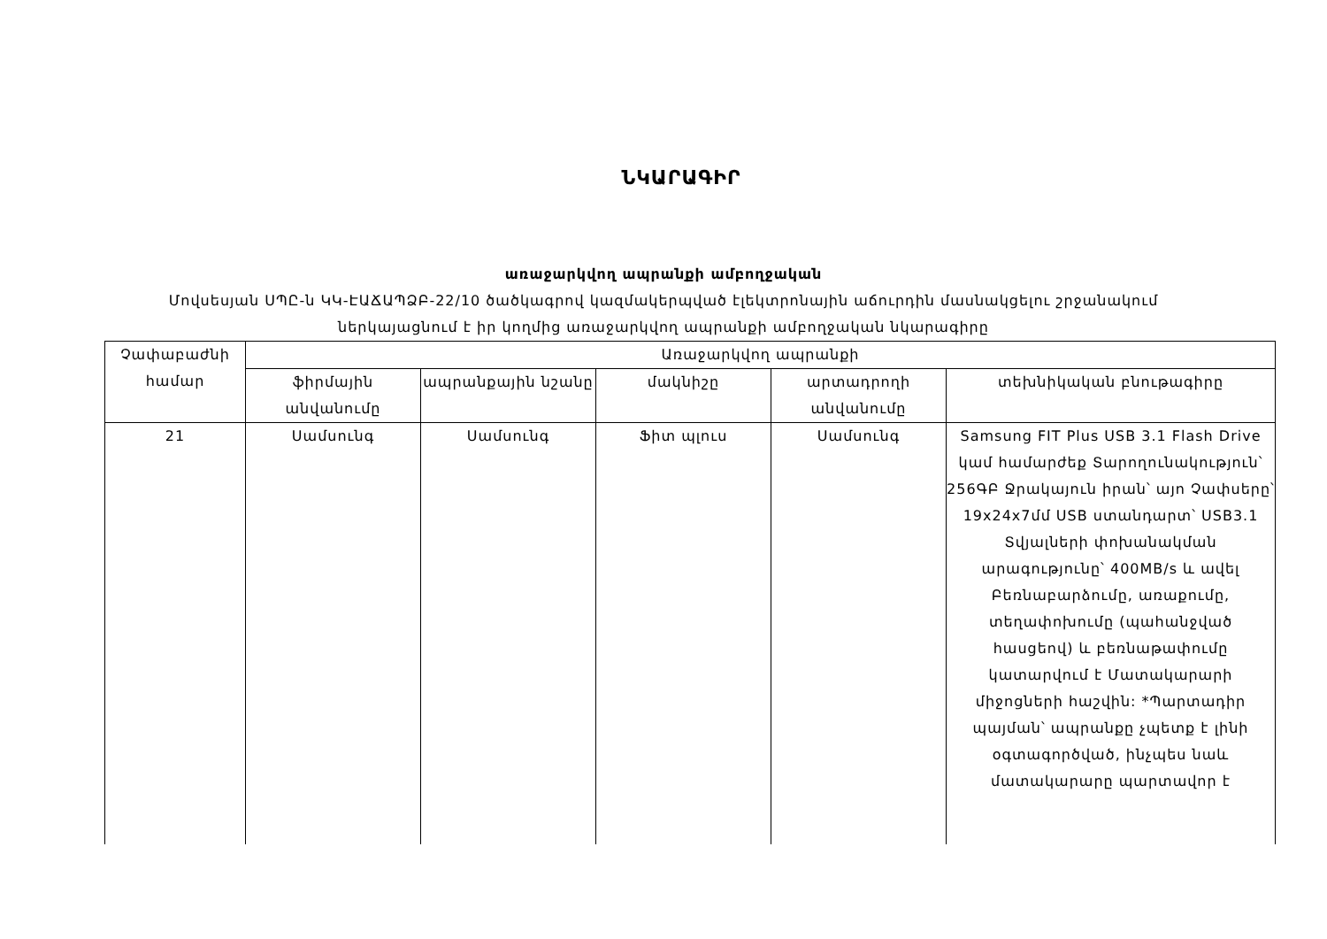ՆԿԱՐԱԳԻՐ
առաջարկվող ապրանքի ամբողջական
Մովսեսյան ՍՊԸ-ն ԿԿ-ԷԱՃԱՊՁԲ-22/10 ծածկագրով կազմակերպված էլեկտրոնային աճուրդին մասնակցելու շրջանակում
ներկայացնում է իր կողմից առաջարկվող ապրանքի ամբողջական նկարագիրը
| Չափաբաժնի համար | Առաջարկվող ապրանքի | | | | |
| --- | --- | --- | --- | --- | --- |
| | ֆիրմային անվանումը | ապրանքային նշանը | մակնիշը | արտադրողի անվանումը | տեխնիկական բնութագիրը |
| 21 | Սամսունգ | Սամսունգ | Ֆիտ պլուս | Սամսունգ | Samsung FIT Plus USB 3.1 Flash Drive կամ համարժեք Տարողունակություն՝ 256ԳԲ Ջրակայուն իրան՝ այո Չափսերը՝ 19x24x7մմ USB ստանդարտ՝ USB3.1 Տվյալների փոխանակման արագությունը՝ 400MB/s և ավել Բեռնաբարձումը, առաքումը, տեղափոխումը (պահանջված հասցեով) և բեռնաթափումը կատարվում է Մատակարարի միջոցների հաշվին: *Պարտադիր պայման՝ ապրանքը չպետք է լինի օգտագործված, ինչպես նաև մատակարարը պարտավոր է |